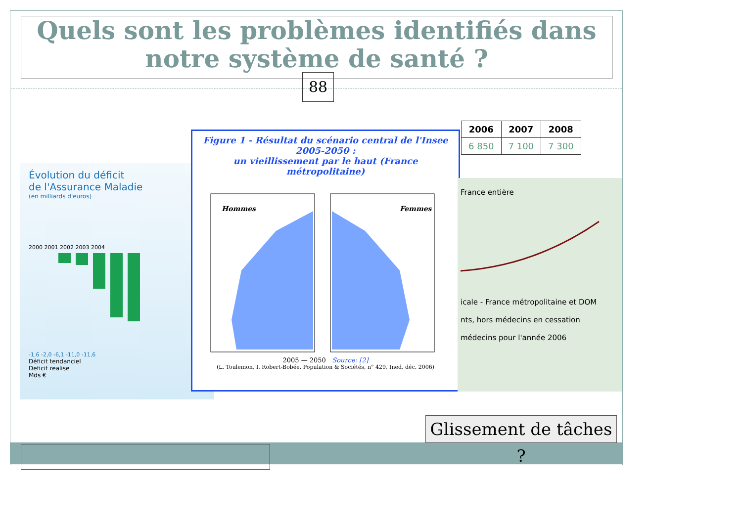Quels sont les problèmes identifiés dans
notre système de santé ?
88
Évolution du déficit
de l'Assurance Maladie
(en milliards d'euros)
2000 2001 2002 2003 2004
-1,6 -2,0 -6,1 -11,0 -11,6
Déficit tendanciel
Deficit realise
Mds €
Figure 1 - Résultat du scénario central de l'Insee 2005-2050 :
un vieillissement par le haut (France métropolitaine)
Hommes
Femmes
2005 — 2050 Source: [2]
(L. Toulemon, I. Robert-Bobée, Population & Sociétés, n° 429, Ined, déc. 2006)
| 2006 | 2007 | 2008 |
| --- | --- | --- |
| 6 850 | 7 100 | 7 300 |
France entière
icale - France métropolitaine et DOM
nts, hors médecins en cessation
médecins pour l'année 2006
Glissement de tâches ?